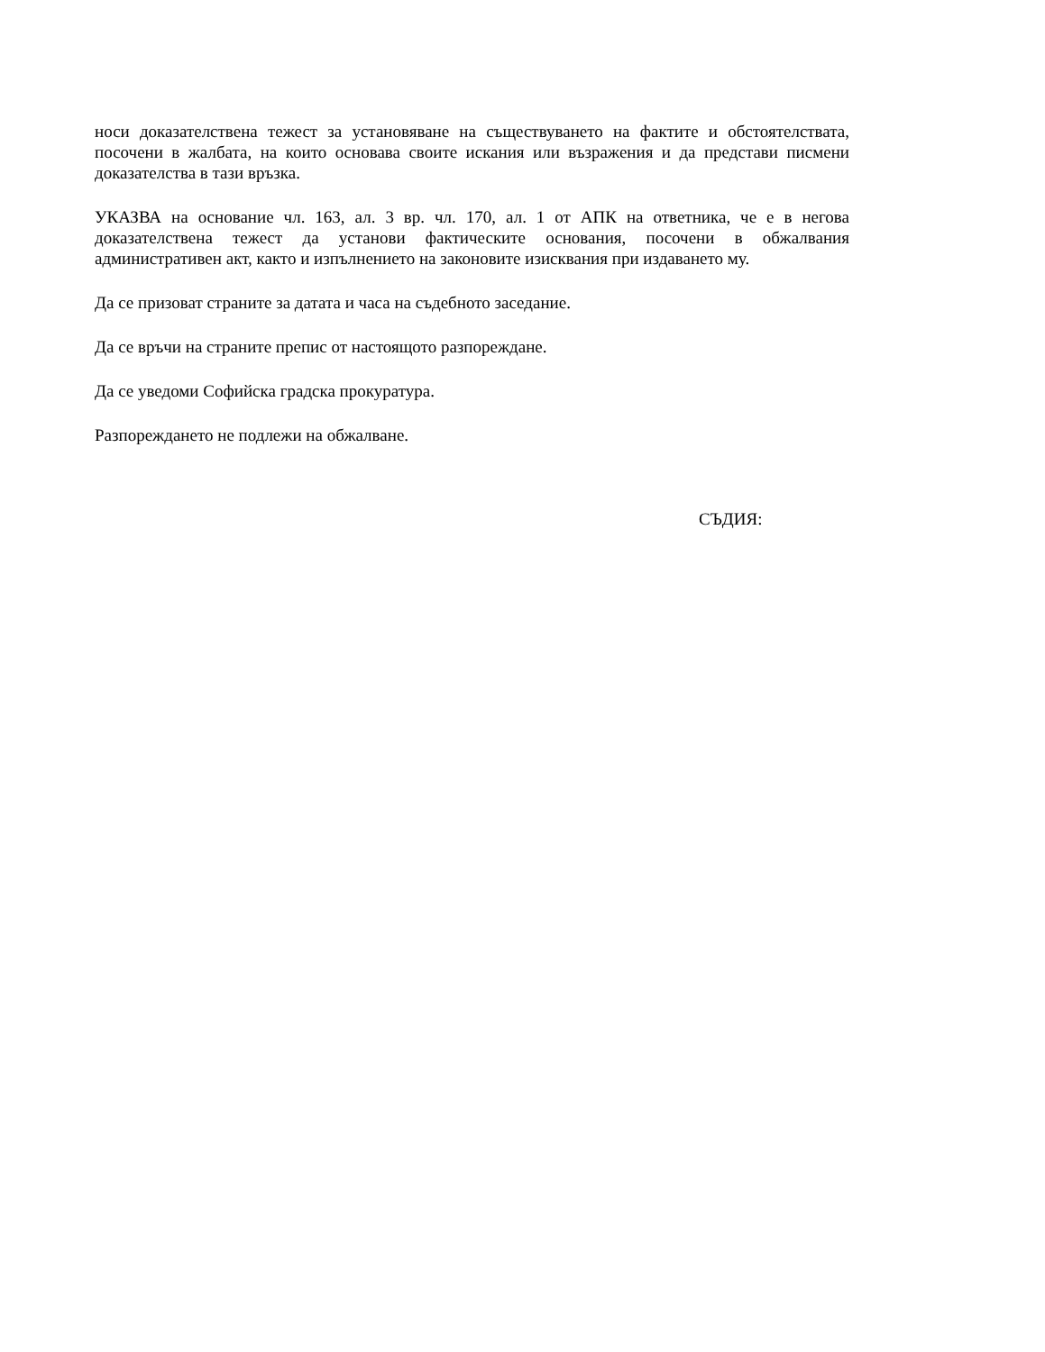носи доказателствена тежест за установяване на съществуването на фактите и обстоятелствата, посочени в жалбата, на които основава своите искания или възражения и да представи писмени доказателства в тази връзка.
УКАЗВА на основание чл. 163, ал. 3 вр. чл. 170, ал. 1 от АПК на ответника, че е в негова доказателствена тежест да установи фактическите основания, посочени в обжалвания административен акт, както и изпълнението на законовите изисквания при издаването му.
Да се призоват страните за датата и часа на съдебното заседание.
Да се връчи на страните препис от настоящото разпореждане.
Да се уведоми Софийска градска прокуратура.
Разпореждането не подлежи на обжалване.
СЪДИЯ: